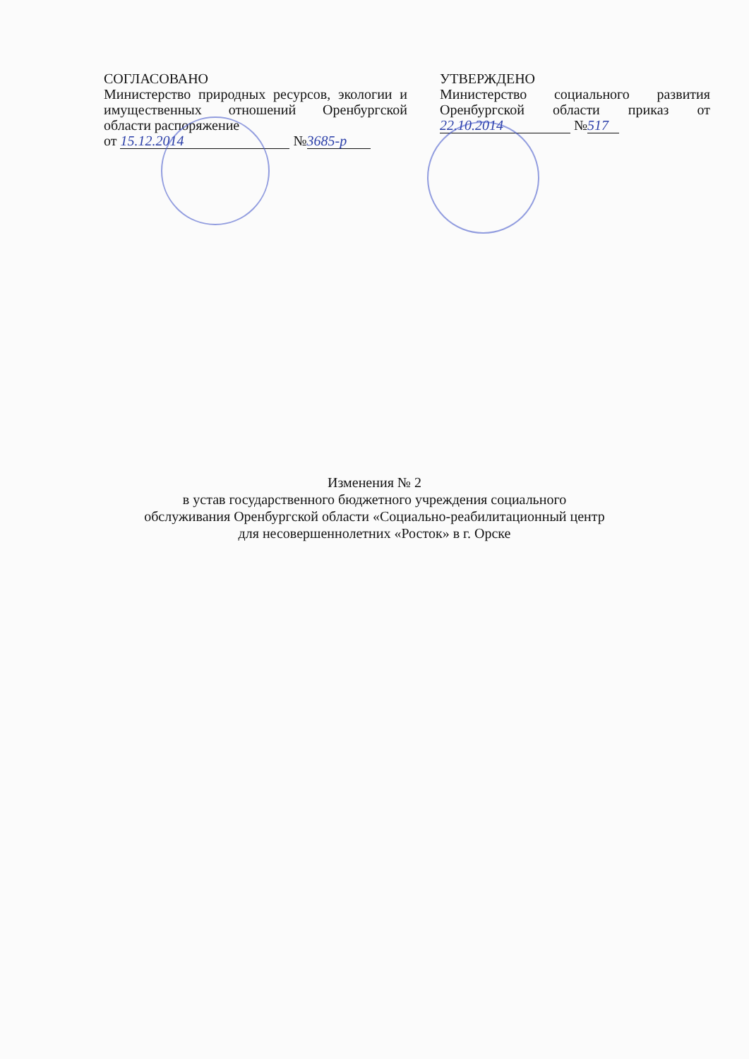СОГЛАСОВАНО
Министерство природных ресурсов, экологии и имущественных отношений Оренбургской области распоряжение
от 15.12.2014 № 3685-р
УТВЕРЖДЕНО
Министерство социального развития Оренбургской области приказ от 22.10.2014 № 517
Изменения № 2
в устав государственного бюджетного учреждения социального
обслуживания Оренбургской области «Социально-реабилитационный центр
для несовершеннолетних «Росток» в г. Орске